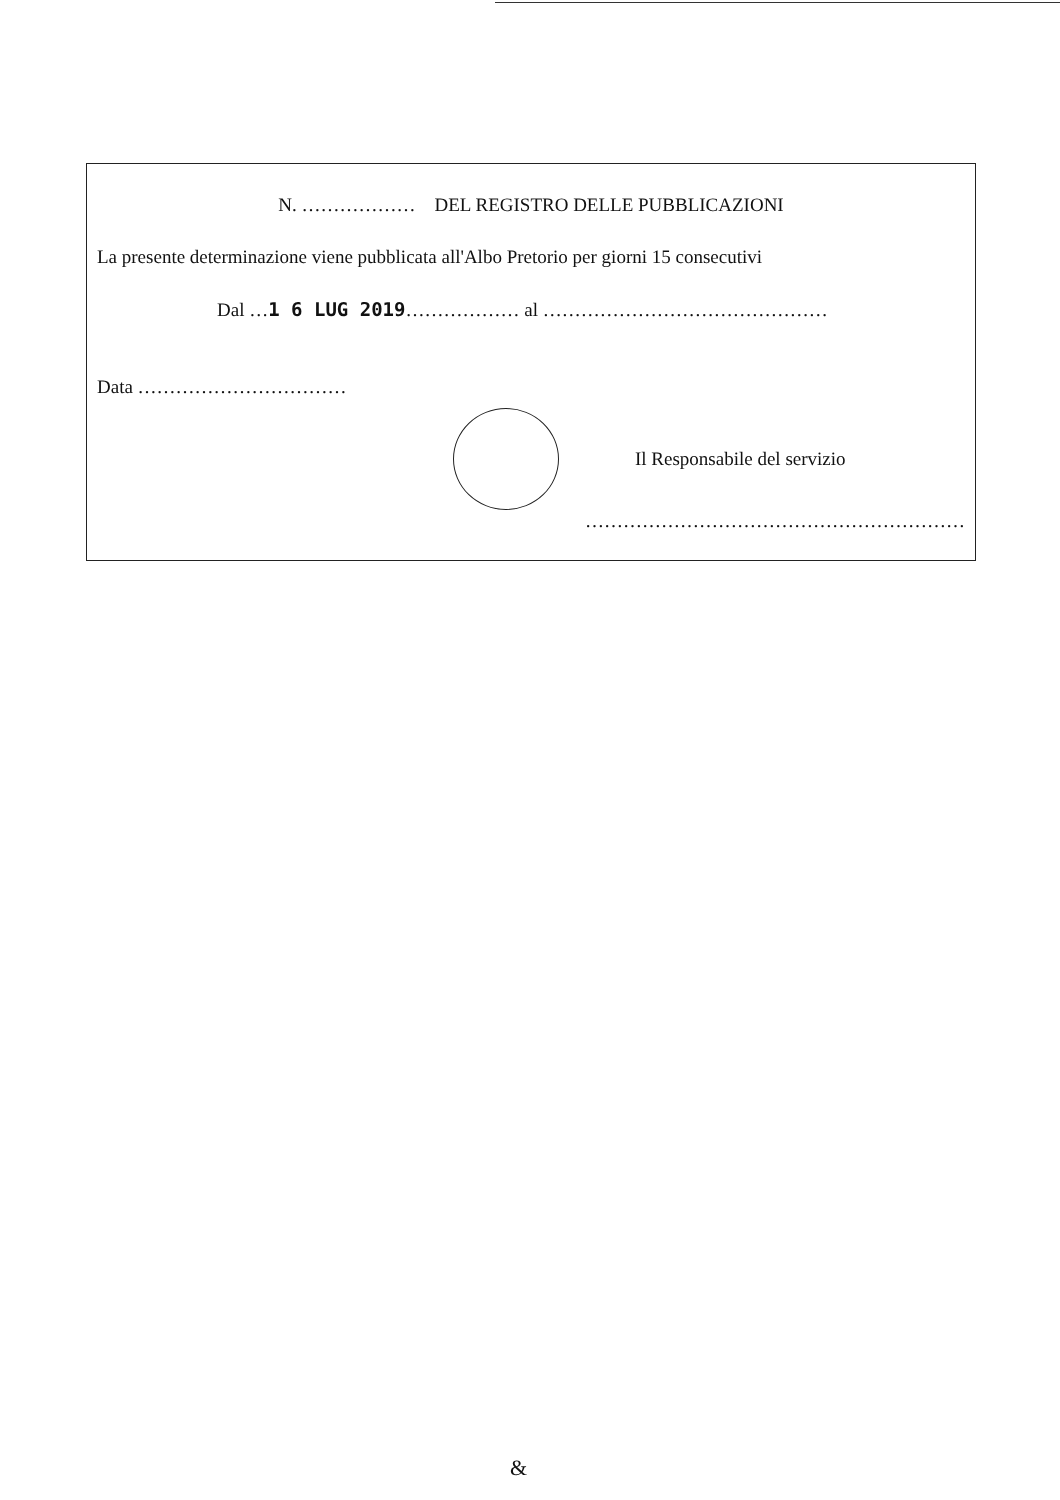N. ……………… DEL REGISTRO DELLE PUBBLICAZIONI
La presente determinazione viene pubblicata all'Albo Pretorio per giorni 15 consecutivi
Dal …1 6 LUG 2019……………… al ………………………………………
Data ……………………………
Il Responsabile del servizio
……………………………………………………
&